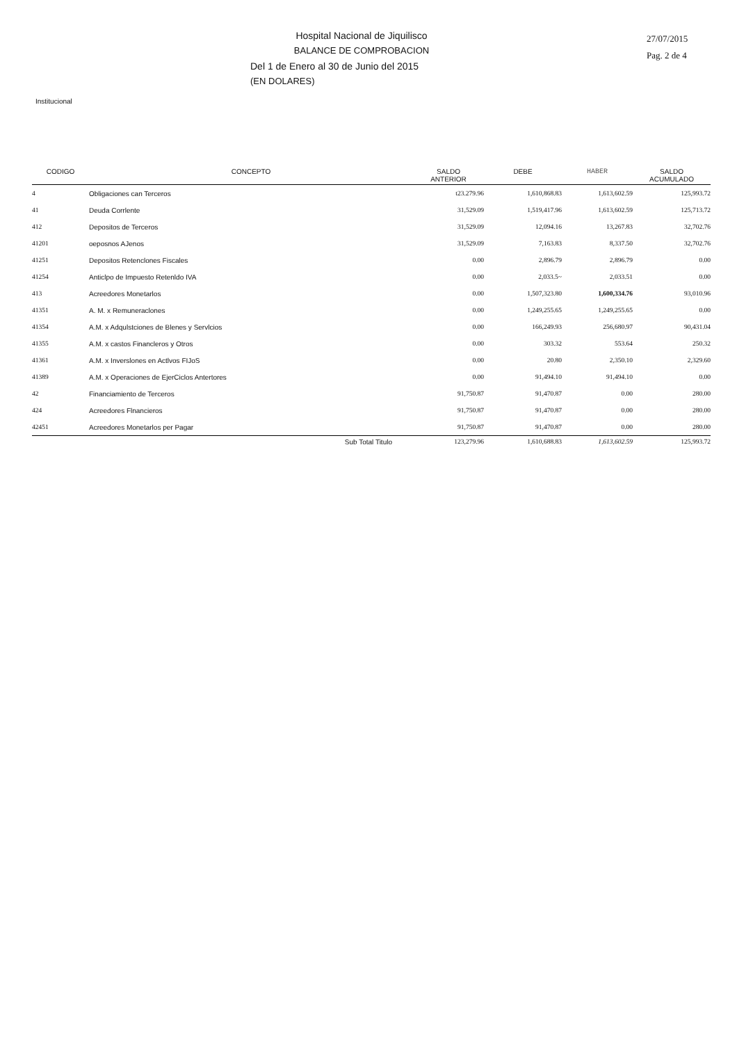Hospital Nacional de Jiquilisco
BALANCE DE COMPROBACION
Del 1 de Enero al 30 de Junio del 2015
(EN DOLARES)
27/07/2015
Pag. 2 de 4
Institucional
| CODIGO | CONCEPTO | SALDO ANTERIOR | DEBE | HABER | SALDO ACUMULADO |
| --- | --- | --- | --- | --- | --- |
| 4 | Obligaciones can Terceros | t23.279.96 | 1,610,868.83 | 1,613,602.59 | 125,993.72 |
| 41 | Deuda Corrlente | 31,529.09 | 1,519,417.96 | 1,613,602.59 | 125,713.72 |
| 412 | Depositos de Terceros | 31,529.09 | 12,094.16 | 13,267.83 | 32,702.76 |
| 41201 | oeposnos AJenos | 31,529.09 | 7,163.83 | 8,337.50 | 32,702.76 |
| 41251 | Depositos Retenclones Fiscales | 0.00 | 2,896.79 | 2,896.79 | 0.00 |
| 41254 | Anticlpo de Impuesto Retenldo IVA | 0.00 | 2,033.5~ | 2,033.51 | 0.00 |
| 413 | Acreedores Monetarlos | 0.00 | 1,507,323.80 | 1,600,334.76 | 93,010.96 |
| 41351 | A. M. x Remuneraclones | 0.00 | 1,249,255.65 | 1,249,255.65 | 0.00 |
| 41354 | A.M. x Adqulstciones de Blenes y Servlcios | 0.00 | 166,249.93 | 256,680.97 | 90,431.04 |
| 41355 | A.M. x castos Financleros y Otros | 0.00 | 303.32 | 553.64 | 250.32 |
| 41361 | A.M. x Inverslones en Actlvos FIJoS | 0.00 | 20.80 | 2,350.10 | 2,329.60 |
| 41389 | A.M. x Operaciones de EjerCiclos Antertores | 0.00 | 91,494.10 | 91,494.10 | 0.00 |
| 42 | Financiamiento de Terceros | 91,750.87 | 91,470.87 | 0.00 | 280.00 |
| 424 | Acreedores Flnancieros | 91,750.87 | 91,470.87 | 0.00 | 280.00 |
| 42451 | Acreedores Monetarlos per Pagar | 91,750.87 | 91,470.87 | 0.00 | 280.00 |
| | Sub Total Titulo | 123,279.96 | 1,610,688.83 | 1,613,602.59 | 125,993.72 |